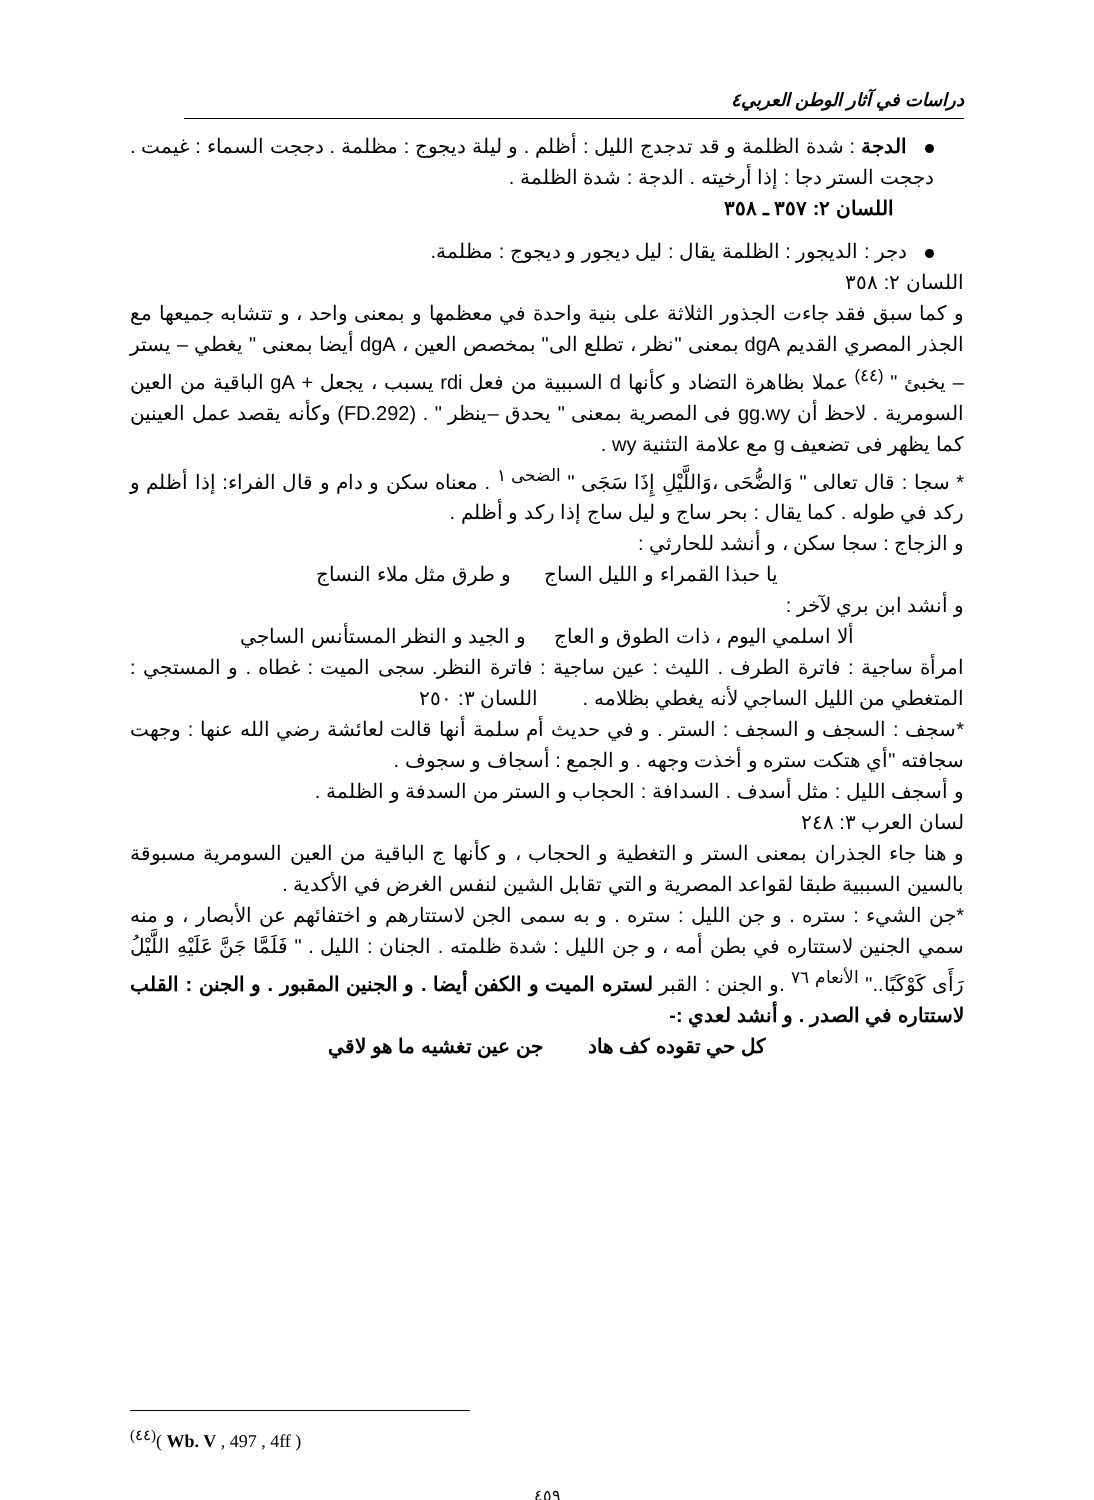دراسات في آثار الوطن العربي٤
الدجة : شدة الظلمة و قد تدجدج الليل : أظلم . و ليلة ديجوج : مظلمة . دججت السماء : غيمت . دججت الستر دجا : إذا أرخيته . الدجة : شدة الظلمة .
اللسان ٢: ٣٥٧ ـ ٣٥٨
دجر : الديجور : الظلمة يقال : ليل ديجور و ديجوج : مظلمة.
اللسان ٢: ٣٥٨
و كما سبق فقد جاءت الجذور الثلاثة على بنية واحدة في معظمها و بمعنى واحد ، و تتشابه جميعها مع الجذر المصري القديم dgA بمعنى "نظر ، تطلع الى" بمخصص العين ، dgA أيضا بمعنى " يغطي – يستر – يخبئ " <sup>(٤٤)</sup> عملا بظاهرة التضاد و كأنها d السببية من فعل rdi يسبب ، يجعل + gA الباقية من العين السومرية . لاحظ أن gg.wy فى المصرية بمعنى " يحدق –ينظر " . (FD.292) وكأنه يقصد عمل العينين كما يظهر فى تضعيف g مع علامة التثنية wy .
* سجا : قال تعالى " وَالضُّحَى ،وَاللَّيْلِ إِذَا سَجَى " <sup>الضحى ١</sup> . معناه سكن و دام و قال الفراء: إذا أظلم و ركد في طوله . كما يقال : بحر ساج و ليل ساج إذا ركد و أظلم .
و الزجاج : سجا سكن ، و أنشد للحارثي :
يا حبذا القمراء و الليل الساج و طرق مثل ملاء النساج
و أنشد ابن بري لآخر :
ألا اسلمي اليوم ، ذات الطوق و العاج و الجيد و النظر المستأنس الساجي
امرأة ساجية : فاترة الطرف . الليث : عين ساجية : فاترة النظر. سجى الميت : غطاه . و المستجي : المتغطي من الليل الساجي لأنه يغطي بظلامه . اللسان ٣: ٢٥٠
*سجف : السجف و السجف : الستر . و في حديث أم سلمة أنها قالت لعائشة رضي الله عنها : وجهت سجافته "أي هتكت ستره و أخذت وجهه . و الجمع : أسجاف و سجوف .
و أسجف الليل : مثل أسدف . السدافة : الحجاب و الستر من السدفة و الظلمة .
لسان العرب ٣: ٢٤٨
و هنا جاء الجذران بمعنى الستر و التغطية و الحجاب ، و كأنها ج الباقية من العين السومرية مسبوقة بالسين السببية طبقا لقواعد المصرية و التي تقابل الشين لنفس الغرض في الأكدية .
*جن الشيء : ستره . و جن الليل : ستره . و به سمى الجن لاستتارهم و اختفائهم عن الأبصار ، و منه سمي الجنين لاستتاره في بطن أمه ، و جن الليل : شدة ظلمته . الجنان : الليل . " فَلَمَّا جَنَّ عَلَيْهِ اللَّيْلُ رَأَى كَوْكَبًا.." <sup>الأنعام ٧٦</sup> .و الجنن : القبر لستره الميت و الكفن أيضا . و الجنين المقبور . و الجنن : القلب لاستتاره في الصدر . و أنشد لعدي :-
كل حي تقوده كف هاد جن عين تغشيه ما هو لاقي
<sup>(٤٤)</sup> ( Wb. V , 497 , 4ff )
٤٥٩